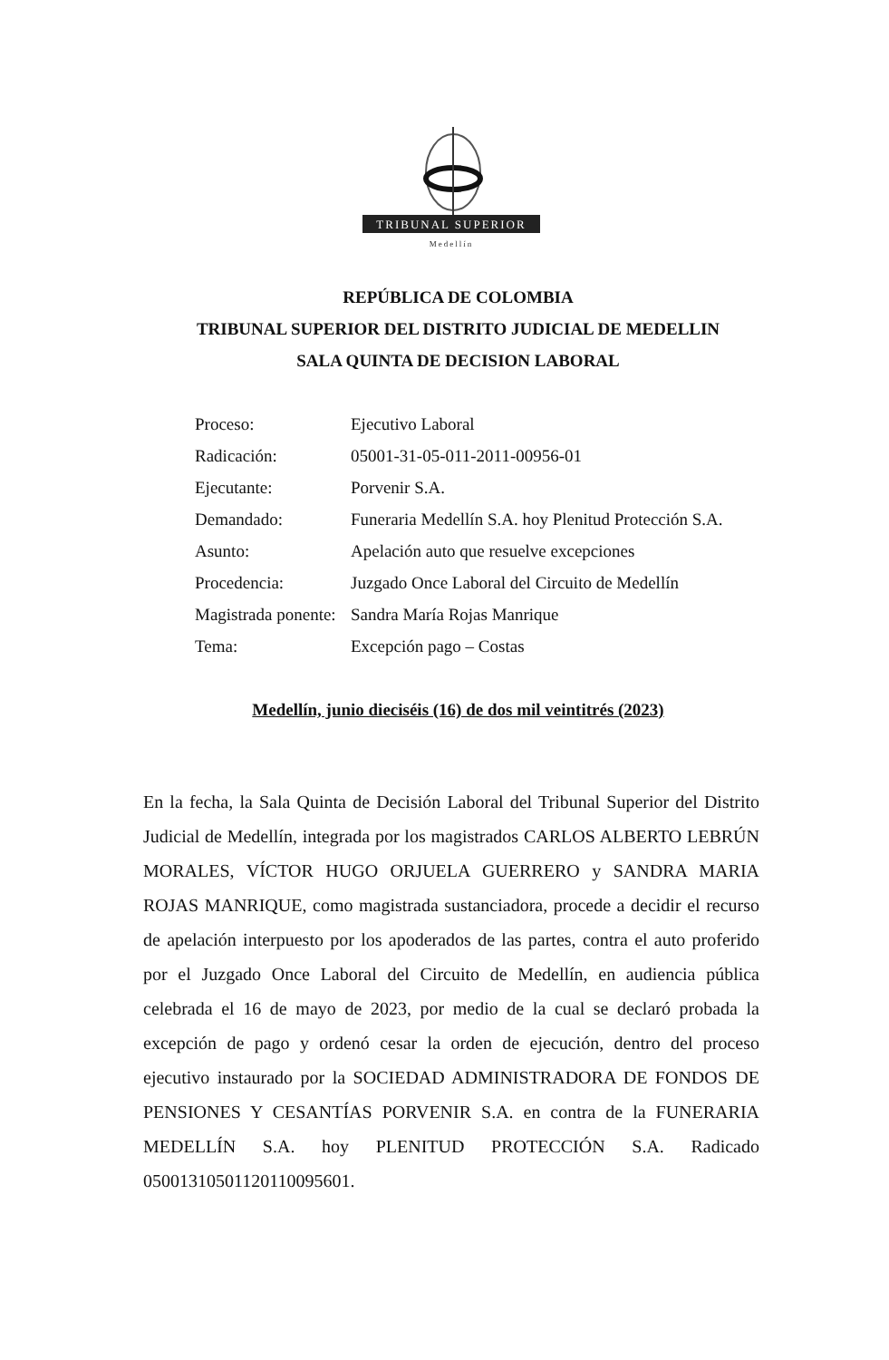TRIBUNAL SUPERIOR
Medellín
REPÚBLICA DE COLOMBIA
TRIBUNAL SUPERIOR DEL DISTRITO JUDICIAL DE MEDELLIN
SALA QUINTA DE DECISION LABORAL
Proceso: Ejecutivo Laboral
Radicación: 05001-31-05-011-2011-00956-01
Ejecutante: Porvenir S.A.
Demandado: Funeraria Medellín S.A. hoy Plenitud Protección S.A.
Asunto: Apelación auto que resuelve excepciones
Procedencia: Juzgado Once Laboral del Circuito de Medellín
Magistrada ponente: Sandra María Rojas Manrique
Tema: Excepción pago – Costas
Medellín, junio dieciséis (16) de dos mil veintitrés (2023)
En la fecha, la Sala Quinta de Decisión Laboral del Tribunal Superior del Distrito Judicial de Medellín, integrada por los magistrados CARLOS ALBERTO LEBRÚN MORALES, VÍCTOR HUGO ORJUELA GUERRERO y SANDRA MARIA ROJAS MANRIQUE, como magistrada sustanciadora, procede a decidir el recurso de apelación interpuesto por los apoderados de las partes, contra el auto proferido por el Juzgado Once Laboral del Circuito de Medellín, en audiencia pública celebrada el 16 de mayo de 2023, por medio de la cual se declaró probada la excepción de pago y ordenó cesar la orden de ejecución, dentro del proceso ejecutivo instaurado por la SOCIEDAD ADMINISTRADORA DE FONDOS DE PENSIONES Y CESANTÍAS PORVENIR S.A. en contra de la FUNERARIA MEDELLÍN S.A. hoy PLENITUD PROTECCIÓN S.A. Radicado 05001310501120110095601.